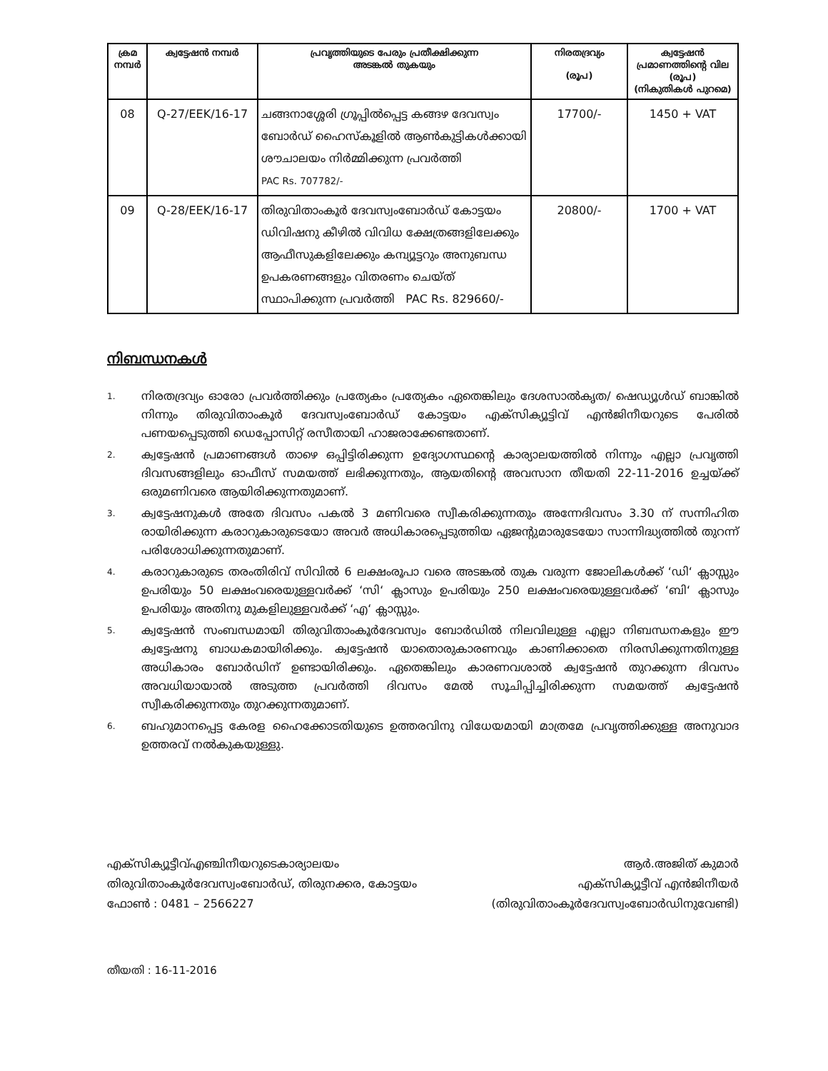| ക്രമ നമ്പർ | ക്വട്ടേഷൻ നമ്പർ | പ്രവൃത്തിയുടെ പേരും പ്രതീക്ഷിക്കുന്ന അടങ്കൽ തുകയും | നിരതദ്രവ്യം (രൂപ) | ക്വട്ടേഷൻ പ്രമാണത്തിന്റെ വില (രൂപ) (നികുതികൾ പുറമെ) |
| --- | --- | --- | --- | --- |
| 08 | Q-27/EEK/16-17 | ചങ്ങനാശ്ശേരി ഗ്രൂപ്പിൽപ്പെട്ട കങ്ങഴ ദേവസ്വം ബോർഡ് ഹൈസ്കൂളിൽ ആൺകുട്ടികൾക്കായി ശൗചാലയം നിർമ്മിക്കുന്ന പ്രവർത്തി PAC Rs. 707782/- | 17700/- | 1450 + VAT |
| 09 | Q-28/EEK/16-17 | തിരുവിതാംകൂർ ദേവസ്വംബോർഡ് കോട്ടയം ഡിവിഷനു കീഴിൽ വിവിധ ക്ഷേത്രങ്ങളിലേക്കും ആഫീസുകളിലേക്കും കമ്പ്യൂട്ടറും അനുബന്ധ ഉപകരണങ്ങളും വിതരണം ചെയ്ത് സ്ഥാപിക്കുന്ന പ്രവർത്തി PAC Rs. 829660/- | 20800/- | 1700 + VAT |
നിബന്ധനകൾ
1. നിരതദ്രവ്യം ഓരോ പ്രവർത്തിക്കും പ്രത്യേകം പ്രത്യേകം ഏതെങ്കിലും ദേശസാൽകൃത/ ഷെഡ്യൂൾഡ് ബാങ്കിൽ നിന്നും തിരുവിതാംകൂർ ദേവസ്വംബോർഡ് കോട്ടയം എക്സിക്യൂട്ടിവ് എൻജിനീയറുടെ പേരിൽ പണയപ്പെടുത്തി ഡെപ്പോസിറ്റ് രസീതായി ഹാജരാക്കേണ്ടതാണ്.
2. ക്വട്ടേഷൻ പ്രമാണങ്ങൾ താഴെ ഒപ്പിട്ടിരിക്കുന്ന ഉദ്യോഗസ്ഥന്റെ കാര്യാലയത്തിൽ നിന്നും എല്ലാ പ്രവൃത്തി ദിവസങ്ങളിലും ഓഫീസ് സമയത്ത് ലഭിക്കുന്നതും, ആയതിന്റെ അവസാന തീയതി 22-11-2016 ഉച്ചയ്ക്ക് ഒരുമണിവരെ ആയിരിക്കുന്നതുമാണ്.
3. ക്വട്ടേഷനുകൾ അതേ ദിവസം പകൽ 3 മണിവരെ സ്വീകരിക്കുന്നതും അന്നേദിവസം 3.30 ന് സന്നിഹിത രായിരിക്കുന്ന കരാറുകാരുടെയോ അവർ അധികാരപ്പെടുത്തിയ ഏജന്റുമാരുടേയോ സാന്നിദ്ധ്യത്തിൽ തുറന്ന് പരിശോധിക്കുന്നതുമാണ്.
4. കരാറുകാരുടെ തരംതിരിവ് സിവിൽ 6 ലക്ഷംരൂപാ വരെ അടങ്കൽ തുക വരുന്ന ജോലികൾക്ക് ‘ഡി‘ ക്ലാസ്സും ഉപരിയും 50 ലക്ഷംവരെയുള്ളവർക്ക് ‘സി‘ ക്ലാസും ഉപരിയും 250 ലക്ഷംവരെയുള്ളവർക്ക് ‘ബി‘ ക്ലാസും ഉപരിയും അതിനു മുകളിലുള്ളവർക്ക് ‘എ‘ ക്ലാസ്സും.
5. ക്വട്ടേഷൻ സംബന്ധമായി തിരുവിതാംകൂർദേവസ്വം ബോർഡിൽ നിലവിലുള്ള എല്ലാ നിബന്ധനകളും ഈ ക്വട്ടേഷനു ബാധകമായിരിക്കും. ക്വട്ടേഷൻ യാതൊരുകാരണവും കാണിക്കാതെ നിരസിക്കുന്നതിനുള്ള അധികാരം ബോർഡിന് ഉണ്ടായിരിക്കും. ഏതെങ്കിലും കാരണവശാൽ ക്വട്ടേഷൻ തുറക്കുന്ന ദിവസം അവധിയായാൽ അടുത്ത പ്രവർത്തി ദിവസം മേൽ സൂചിപ്പിച്ചിരിക്കുന്ന സമയത്ത് ക്വട്ടേഷൻ സ്വീകരിക്കുന്നതും തുറക്കുന്നതുമാണ്.
6. ബഹുമാനപ്പെട്ട കേരള ഹൈക്കോടതിയുടെ ഉത്തരവിനു വിധേയമായി മാത്രമേ പ്രവൃത്തിക്കുള്ള അനുവാദ ഉത്തരവ് നൽകുകയുള്ളു.
എക്സിക്യൂട്ടീവ്എഞ്ചിനീയറുടെകാര്യാലയം
തിരുവിതാംകൂർദേവസ്വംബോർഡ്, തിരുനക്കര, കോട്ടയം
ഫോൺ : 0481 – 2566227
ആർ.അജിത് കുമാർ
എക്സിക്യൂട്ടീവ് എൻജിനീയർ
(തിരുവിതാംകൂർദേവസ്വംബോർഡിനുവേണ്ടി)
തീയതി : 16-11-2016